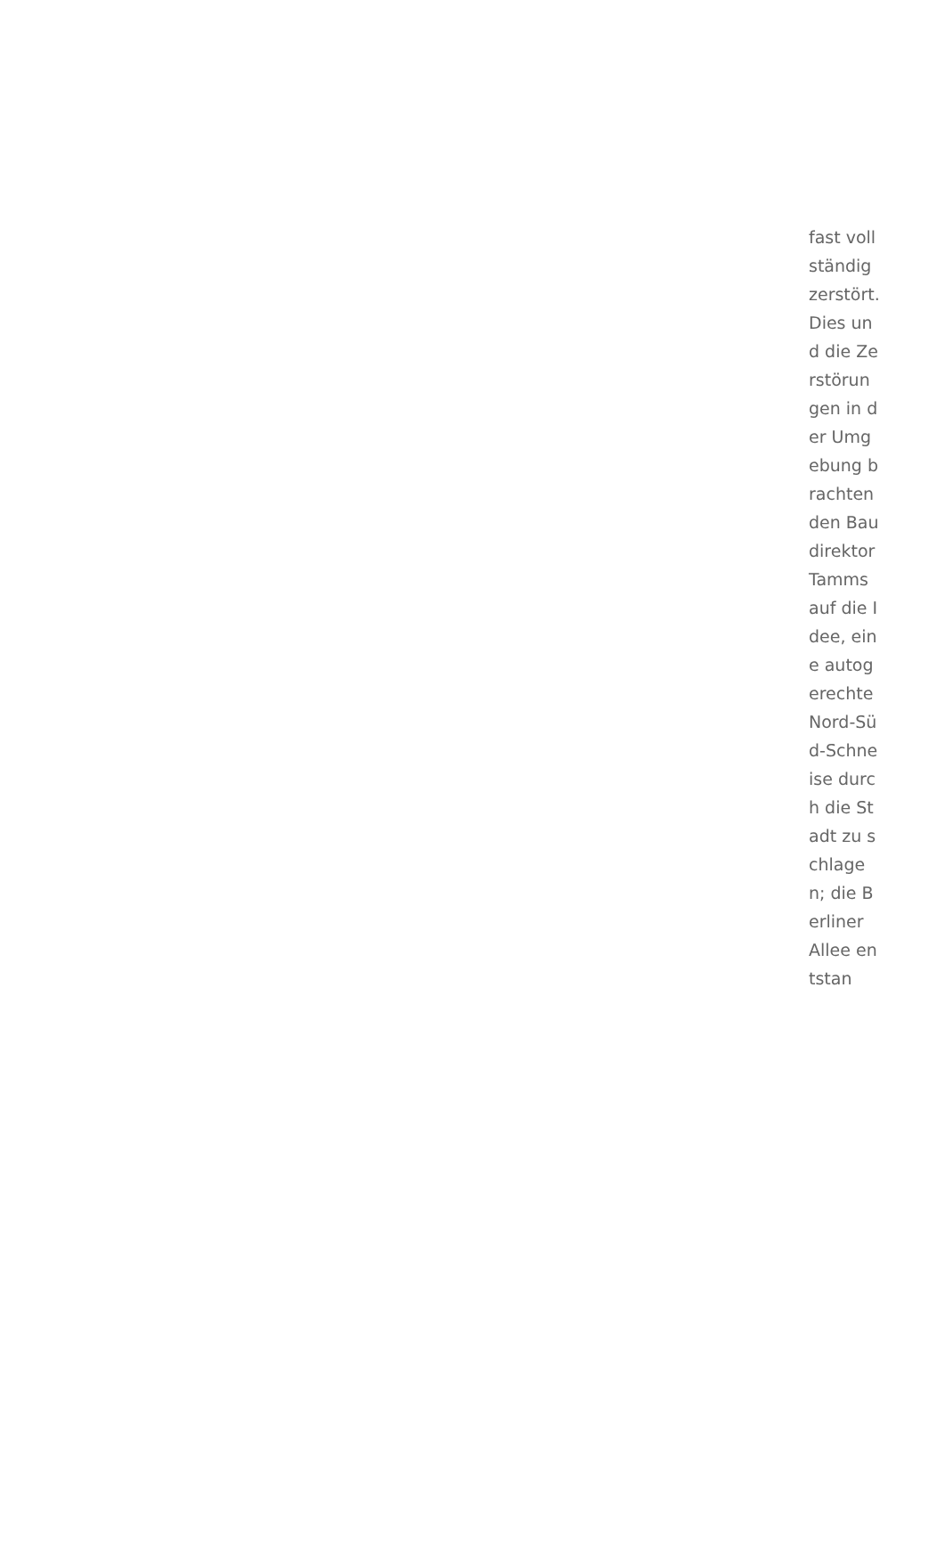fast vollständig zerstört. Dies und die Zerstörungen in der Umgebung brachten den Baudirektor Tamms auf die Idee, eine autogerechte Nord-Süd-Schneise durch die Stadt zu schlagen; die Berliner Allee entstan